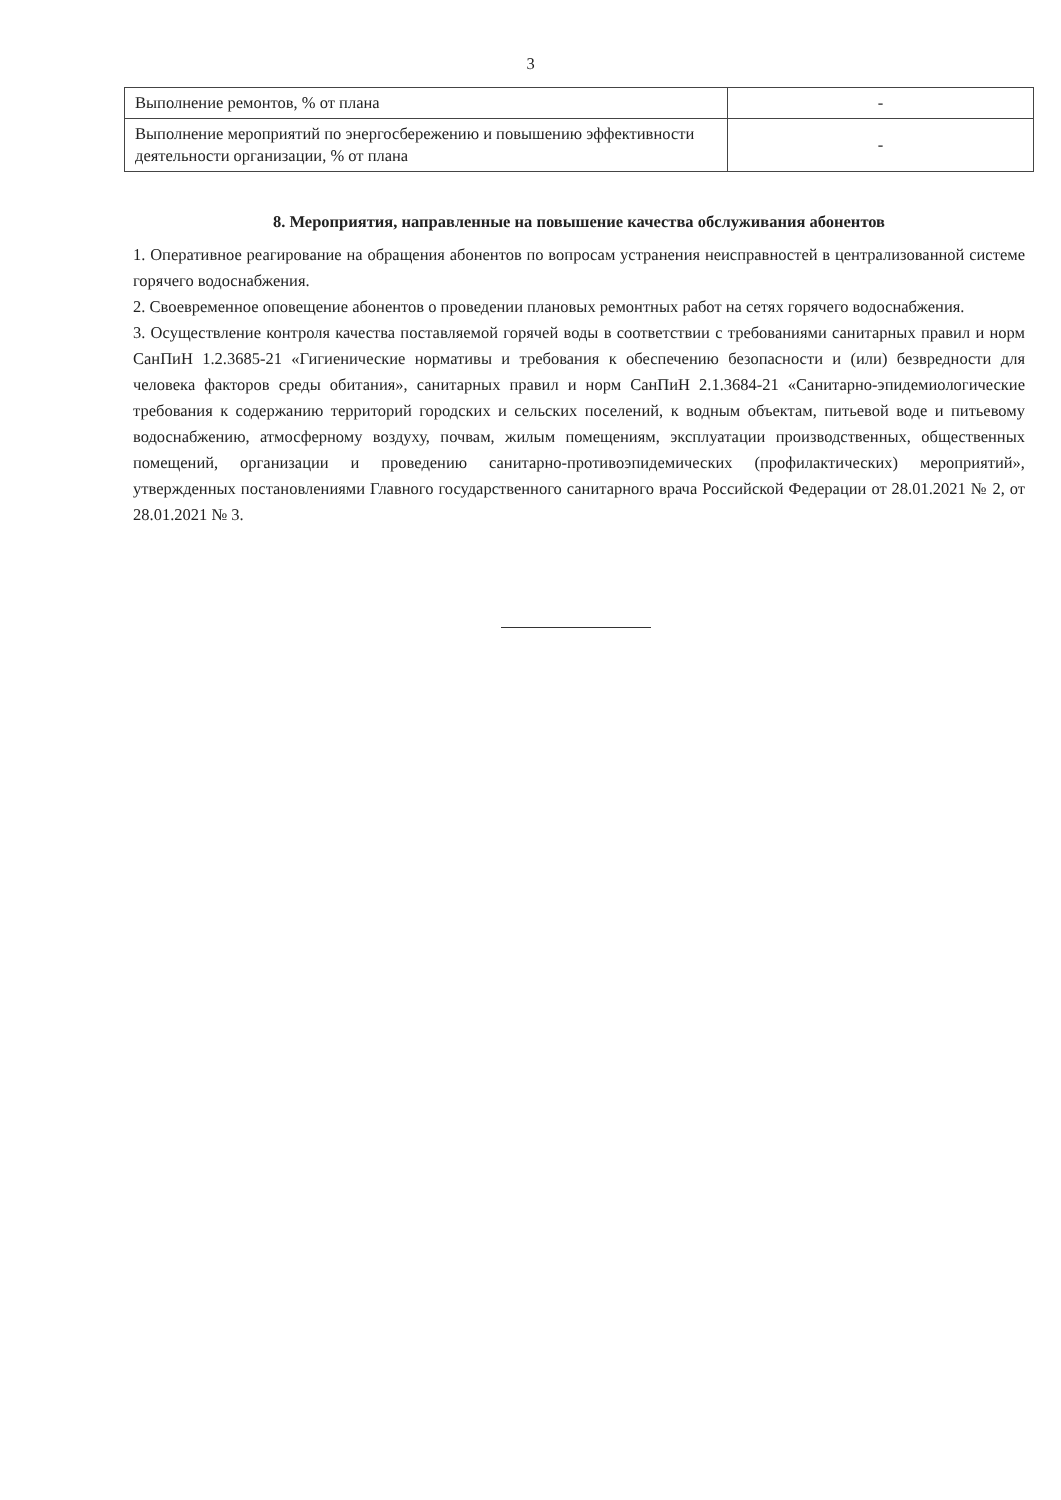3
| Выполнение ремонтов, % от плана | - |
| Выполнение мероприятий по энергосбережению и повышению эффективности деятельности организации, % от плана | - |
8. Мероприятия, направленные на повышение качества обслуживания абонентов
1. Оперативное реагирование на обращения абонентов по вопросам устранения неисправностей в централизованной системе горячего водоснабжения.
2. Своевременное оповещение абонентов о проведении плановых ремонтных работ на сетях горячего водоснабжения.
3. Осуществление контроля качества поставляемой горячей воды в соответствии с требованиями санитарных правил и норм СанПиН 1.2.3685-21 «Гигиенические нормативы и требования к обеспечению безопасности и (или) безвредности для человека факторов среды обитания», санитарных правил и норм СанПиН 2.1.3684-21 «Санитарно-эпидемиологические требования к содержанию территорий городских и сельских поселений, к водным объектам, питьевой воде и питьевому водоснабжению, атмосферному воздуху, почвам, жилым помещениям, эксплуатации производственных, общественных помещений, организации и проведению санитарно-противоэпидемических (профилактических) мероприятий», утвержденных постановлениями Главного государственного санитарного врача Российской Федерации от 28.01.2021 № 2, от 28.01.2021 № 3.